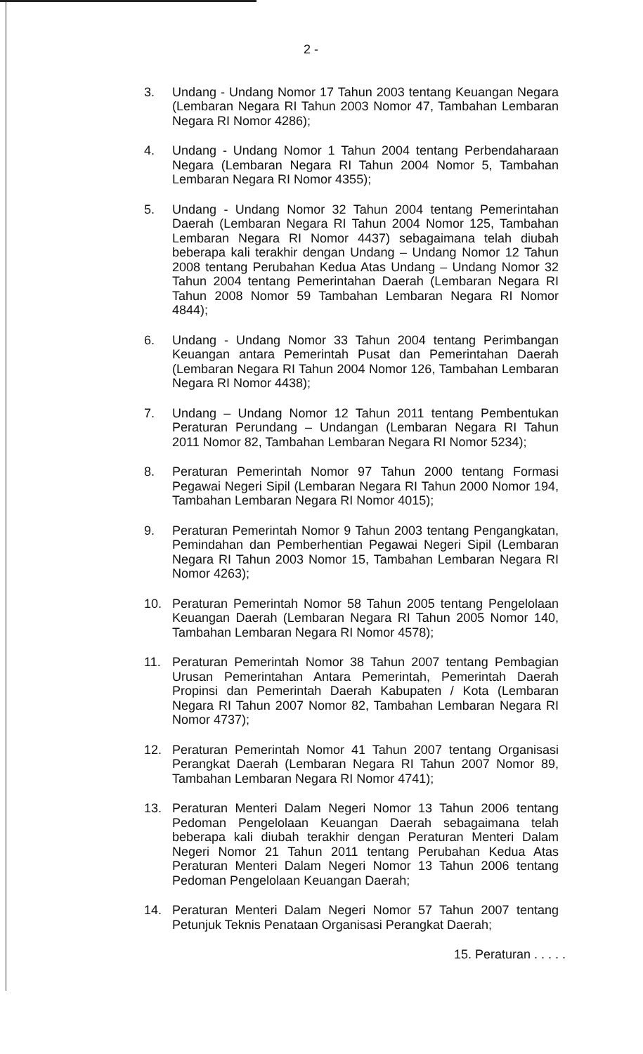2 -
3. Undang - Undang Nomor 17 Tahun 2003 tentang Keuangan Negara (Lembaran Negara RI Tahun 2003 Nomor 47, Tambahan Lembaran Negara RI Nomor 4286);
4. Undang - Undang Nomor 1 Tahun 2004 tentang Perbendaharaan Negara (Lembaran Negara RI Tahun 2004 Nomor 5, Tambahan Lembaran Negara RI Nomor 4355);
5. Undang - Undang Nomor 32 Tahun 2004 tentang Pemerintahan Daerah (Lembaran Negara RI Tahun 2004 Nomor 125, Tambahan Lembaran Negara RI Nomor 4437) sebagaimana telah diubah beberapa kali terakhir dengan Undang – Undang Nomor 12 Tahun 2008 tentang Perubahan Kedua Atas Undang – Undang Nomor 32 Tahun 2004 tentang Pemerintahan Daerah (Lembaran Negara RI Tahun 2008 Nomor 59 Tambahan Lembaran Negara RI Nomor 4844);
6. Undang - Undang Nomor 33 Tahun 2004 tentang Perimbangan Keuangan antara Pemerintah Pusat dan Pemerintahan Daerah (Lembaran Negara RI Tahun 2004 Nomor 126, Tambahan Lembaran Negara RI Nomor 4438);
7. Undang – Undang Nomor 12 Tahun 2011 tentang Pembentukan Peraturan Perundang – Undangan (Lembaran Negara RI Tahun 2011 Nomor 82, Tambahan Lembaran Negara RI Nomor 5234);
8. Peraturan Pemerintah Nomor 97 Tahun 2000 tentang Formasi Pegawai Negeri Sipil (Lembaran Negara RI Tahun 2000 Nomor 194, Tambahan Lembaran Negara RI Nomor 4015);
9. Peraturan Pemerintah Nomor 9 Tahun 2003 tentang Pengangkatan, Pemindahan dan Pemberhentian Pegawai Negeri Sipil (Lembaran Negara RI Tahun 2003 Nomor 15, Tambahan Lembaran Negara RI Nomor 4263);
10. Peraturan Pemerintah Nomor 58 Tahun 2005 tentang Pengelolaan Keuangan Daerah (Lembaran Negara RI Tahun 2005 Nomor 140, Tambahan Lembaran Negara RI Nomor 4578);
11. Peraturan Pemerintah Nomor 38 Tahun 2007 tentang Pembagian Urusan Pemerintahan Antara Pemerintah, Pemerintah Daerah Propinsi dan Pemerintah Daerah Kabupaten / Kota (Lembaran Negara RI Tahun 2007 Nomor 82, Tambahan Lembaran Negara RI Nomor 4737);
12. Peraturan Pemerintah Nomor 41 Tahun 2007 tentang Organisasi Perangkat Daerah (Lembaran Negara RI Tahun 2007 Nomor 89, Tambahan Lembaran Negara RI Nomor 4741);
13. Peraturan Menteri Dalam Negeri Nomor 13 Tahun 2006 tentang Pedoman Pengelolaan Keuangan Daerah sebagaimana telah beberapa kali diubah terakhir dengan Peraturan Menteri Dalam Negeri Nomor 21 Tahun 2011 tentang Perubahan Kedua Atas Peraturan Menteri Dalam Negeri Nomor 13 Tahun 2006 tentang Pedoman Pengelolaan Keuangan Daerah;
14. Peraturan Menteri Dalam Negeri Nomor 57 Tahun 2007 tentang Petunjuk Teknis Penataan Organisasi Perangkat Daerah;
15. Peraturan . . . . .